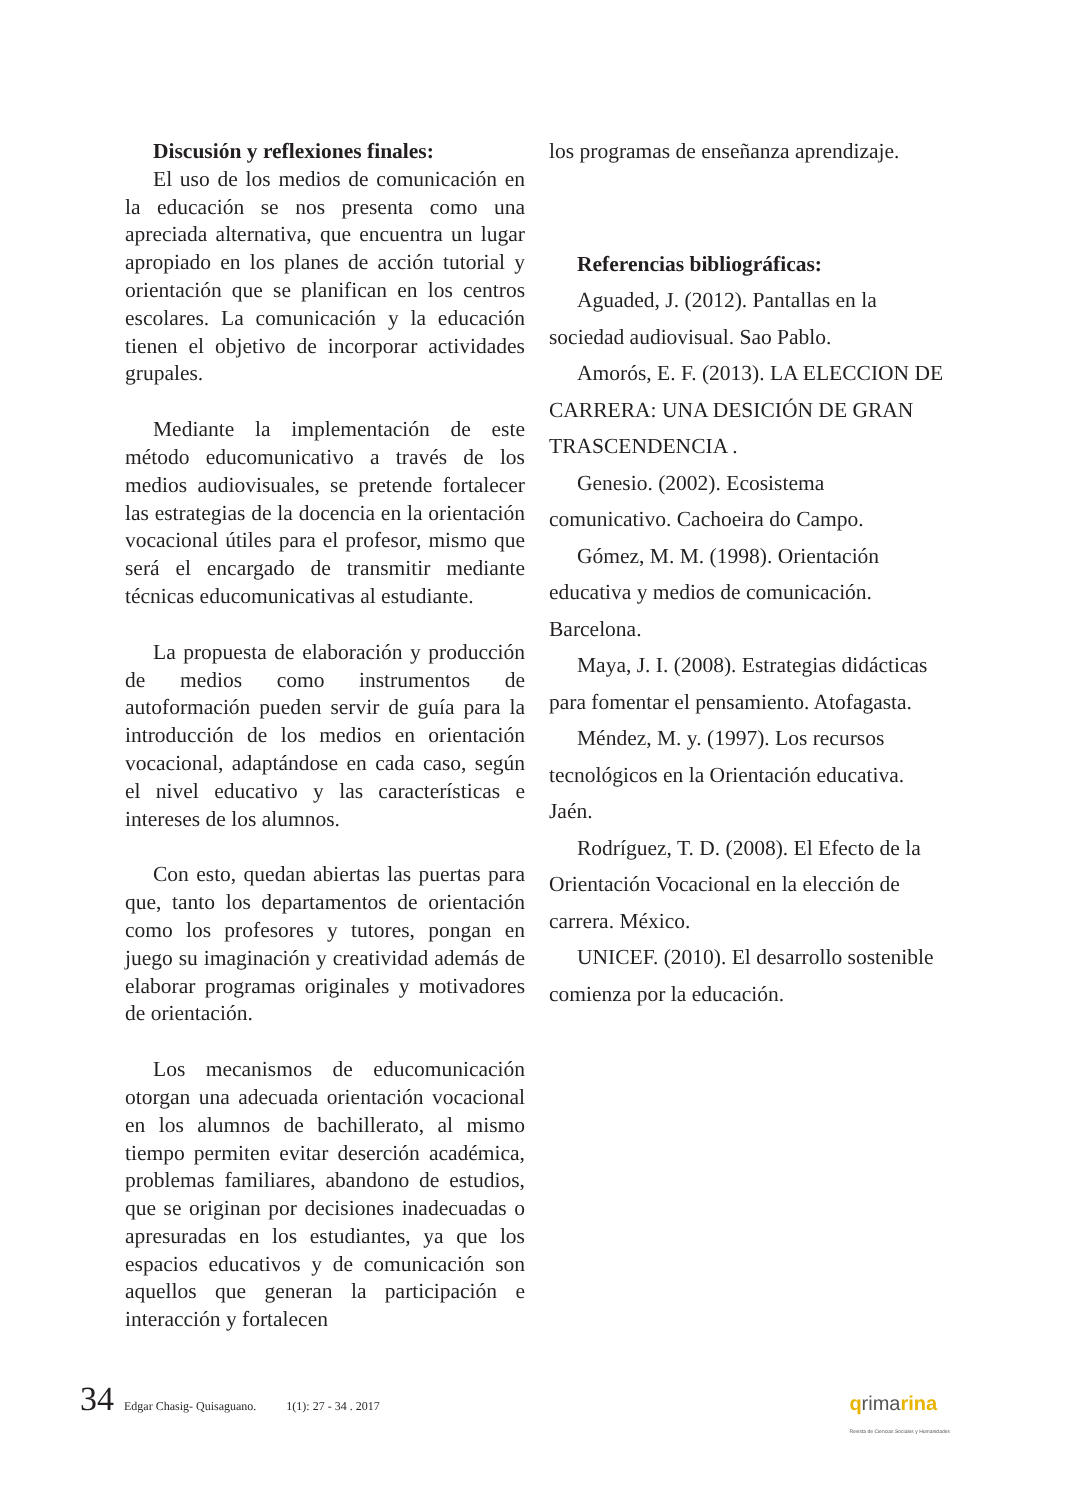Discusión y reflexiones finales:
El uso de los medios de comunicación en la educación se nos presenta como una apreciada alternativa, que encuentra un lugar apropiado en los planes de acción tutorial y orientación que se planifican en los centros escolares. La comunicación y la educación tienen el objetivo de incorporar actividades grupales.
Mediante la implementación de este método educomunicativo a través de los medios audiovisuales, se pretende fortalecer las estrategias de la docencia en la orientación vocacional útiles para el profesor, mismo que será el encargado de transmitir mediante técnicas educomunicativas al estudiante.
La propuesta de elaboración y producción de medios como instrumentos de autoformación pueden servir de guía para la introducción de los medios en orientación vocacional, adaptándose en cada caso, según el nivel educativo y las características e intereses de los alumnos.
Con esto, quedan abiertas las puertas para que, tanto los departamentos de orientación como los profesores y tutores, pongan en juego su imaginación y creatividad además de elaborar programas originales y motivadores de orientación.
Los mecanismos de educomunicación otorgan una adecuada orientación vocacional en los alumnos de bachillerato, al mismo tiempo permiten evitar deserción académica, problemas familiares, abandono de estudios, que se originan por decisiones inadecuadas o apresuradas en los estudiantes, ya que los espacios educativos y de comunicación son aquellos que generan la participación e interacción y fortalecen
los programas de enseñanza aprendizaje.
Referencias bibliográficas:
Aguaded, J. (2012). Pantallas en la sociedad audiovisual. Sao Pablo.
Amorós, E. F. (2013). LA ELECCION DE CARRERA: UNA DESICIÓN DE GRAN TRASCENDENCIA .
Genesio. (2002). Ecosistema comunicativo. Cachoeira do Campo.
Gómez, M. M. (1998). Orientación educativa y medios de comunicación. Barcelona.
Maya, J. I. (2008). Estrategias didácticas para fomentar el pensamiento. Atofagasta.
Méndez, M. y. (1997). Los recursos tecnológicos en la Orientación educativa. Jaén.
Rodríguez, T. D. (2008). El Efecto de la Orientación Vocacional en la elección de carrera. México.
UNICEF. (2010). El desarrollo sostenible comienza por la educación.
34 Edgar Chasig- Quisaguano. 1(1): 27 - 34 . 2017 qrimarina
Revista de Ciencias Sociales y Humanidades